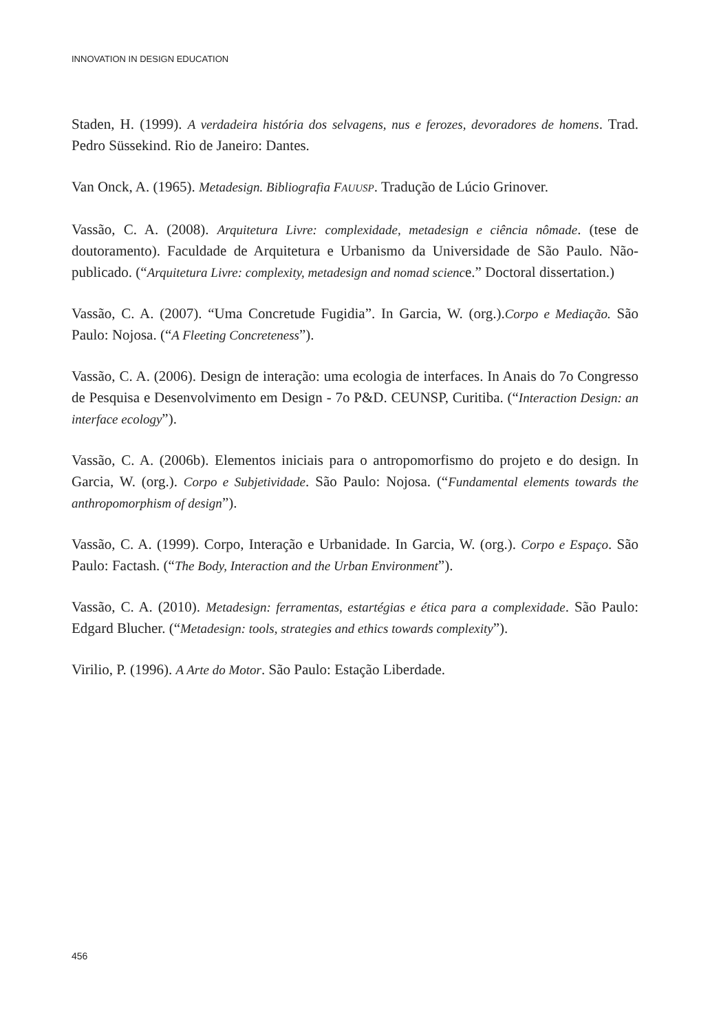INNOVATION IN DESIGN EDUCATION
Staden, H. (1999). A verdadeira história dos selvagens, nus e ferozes, devoradores de homens. Trad. Pedro Süssekind. Rio de Janeiro: Dantes.
Van Onck, A. (1965). Metadesign. Bibliografia FAUUSP. Tradução de Lúcio Grinover.
Vassão, C. A. (2008). Arquitetura Livre: complexidade, metadesign e ciência nômade. (tese de doutoramento). Faculdade de Arquitetura e Urbanismo da Universidade de São Paulo. Não-publicado. (“Arquitetura Livre: complexity, metadesign and nomad science.” Doctoral dissertation.)
Vassão, C. A. (2007). “Uma Concretude Fugidia”. In Garcia, W. (org.).Corpo e Mediação. São Paulo: Nojosa. (“A Fleeting Concreteness”).
Vassão, C. A. (2006). Design de interação: uma ecologia de interfaces. In Anais do 7o Congresso de Pesquisa e Desenvolvimento em Design - 7o P&D. CEUNSP, Curitiba. (“Interaction Design: an interface ecology”).
Vassão, C. A. (2006b). Elementos iniciais para o antropomorfismo do projeto e do design. In Garcia, W. (org.). Corpo e Subjetividade. São Paulo: Nojosa. (“Fundamental elements towards the anthropomorphism of design”).
Vassão, C. A. (1999). Corpo, Interação e Urbanidade. In Garcia, W. (org.). Corpo e Espaço. São Paulo: Factash. (“The Body, Interaction and the Urban Environment”).
Vassão, C. A. (2010). Metadesign: ferramentas, estartégias e ética para a complexidade. São Paulo: Edgard Blucher. (“Metadesign: tools, strategies and ethics towards complexity”).
Virilio, P. (1996). A Arte do Motor. São Paulo: Estação Liberdade.
456